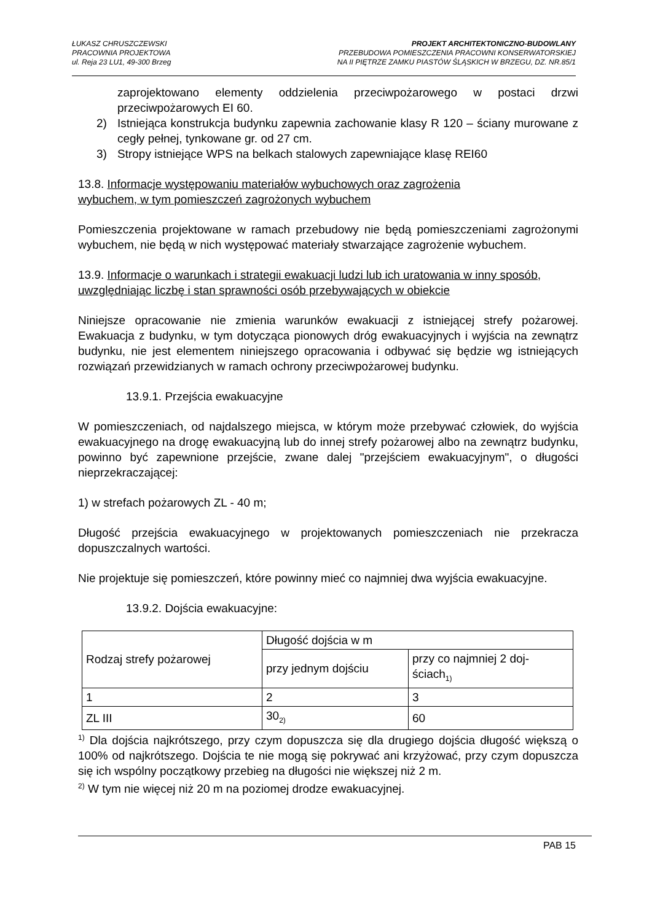ŁUKASZ CHRUSZCZEWSKI
PRACOWNIA PROJEKTOWA
ul. Reja 23 LU1, 49-300 Brzeg
PROJEKT ARCHITEKTONICZNO-BUDOWLANY
PRZEBUDOWA POMIESZCZENIA PRACOWNI KONSERWATORSKIEJ
NA II PIĘTRZE ZAMKU PIASTÓW ŚLĄSKICH W BRZEGU, DZ. NR.85/1
zaprojektowano elementy oddzielenia przeciwpożarowego w postaci drzwi przeciwpożarowych EI 60.
2) Istniejąca konstrukcja budynku zapewnia zachowanie klasy R 120 – ściany murowane z cegły pełnej, tynkowane gr. od 27 cm.
3) Stropy istniejące WPS na belkach stalowych zapewniające klasę REI60
13.8. Informacje występowaniu materiałów wybuchowych oraz zagrożenia wybuchem, w tym pomieszczeń zagrożonych wybuchem
Pomieszczenia projektowane w ramach przebudowy nie będą pomieszczeniami zagrożonymi wybuchem, nie będą w nich występować materiały stwarzające zagrożenie wybuchem.
13.9. Informacje o warunkach i strategii ewakuacji ludzi lub ich uratowania w inny sposób, uwzględniając liczbę i stan sprawności osób przebywających w obiekcie
Niniejsze opracowanie nie zmienia warunków ewakuacji z istniejącej strefy pożarowej. Ewakuacja z budynku, w tym dotycząca pionowych dróg ewakuacyjnych i wyjścia na zewnątrz budynku, nie jest elementem niniejszego opracowania i odbywać się będzie wg istniejących rozwiązań przewidzianych w ramach ochrony przeciwpożarowej budynku.
13.9.1. Przejścia ewakuacyjne
W pomieszczeniach, od najdalszego miejsca, w którym może przebywać człowiek, do wyjścia ewakuacyjnego na drogę ewakuacyjną lub do innej strefy pożarowej albo na zewnątrz budynku, powinno być zapewnione przejście, zwane dalej "przejściem ewakuacyjnym", o długości nieprzekraczającej:
1) w strefach pożarowych ZL - 40 m;
Długość przejścia ewakuacyjnego w projektowanych pomieszczeniach nie przekracza dopuszczalnych wartości.
Nie projektuje się pomieszczeń, które powinny mieć co najmniej dwa wyjścia ewakuacyjne.
13.9.2. Dojścia ewakuacyjne:
| Rodzaj strefy pożarowej | Długość dojścia w m | |
| | przy jednym dojściu | przy co najmniej 2 doj- ściach<sub>1)</sub> |
| 1 | 2 | 3 |
| ZL III | 30<sub>2)</sub> | 60 |
<sup>1)</sup> Dla dojścia najkrótszego, przy czym dopuszcza się dla drugiego dojścia długość większą o 100% od najkrótszego. Dojścia te nie mogą się pokrywać ani krzyżować, przy czym dopuszcza się ich wspólny początkowy przebieg na długości nie większej niż 2 m.
<sup>2)</sup> W tym nie więcej niż 20 m na poziomej drodze ewakuacyjnej.
PAB 15